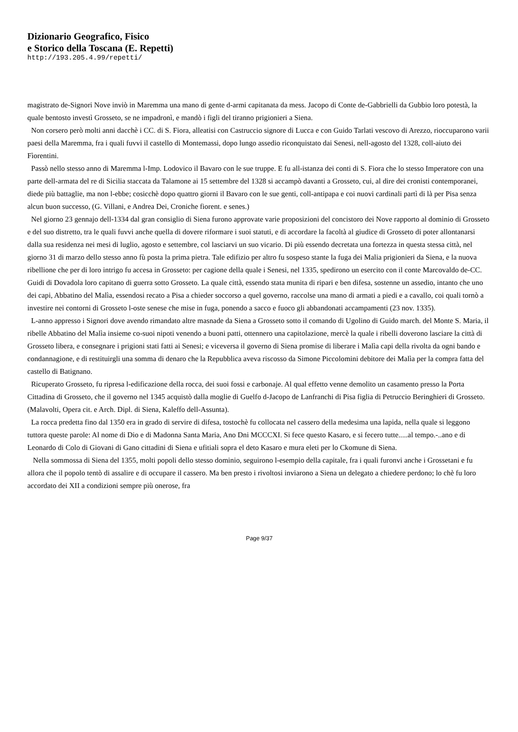Dizionario Geografico, Fisico
e Storico della Toscana (E. Repetti)
http://193.205.4.99/repetti/
magistrato de-Signori Nove inviò in Maremma una mano di gente d-armi capitanata da mess. Jacopo di Conte de-Gabbrielli da Gubbio loro potestà, la quale bentosto investì Grosseto, se ne impadronì, e mandò i figli del tiranno prigionieri a Siena.
Non corsero però molti anni dacchè i CC. di S. Fiora, alleatisi con Castruccio signore di Lucca e con Guido Tarlati vescovo di Arezzo, rioccuparono varii paesi della Maremma, fra i quali fuvvi il castello di Montemassi, dopo lungo assedio riconquistato dai Senesi, nell-agosto del 1328, coll-aiuto dei Fìorentini.
Passò nello stesso anno di Maremma l-Imp. Lodovico il Bavaro con le sue truppe. E fu all-istanza dei conti di S. Fiora che lo stesso Imperatore con una parte dell-armata del re di Sicilia staccata da Talamone ai 15 settembre del 1328 si accampò davanti a Grosseto, cui, al dire dei cronisti contemporanei, diede più battaglie, ma non l-ebbe; cosicchè dopo quattro giorni il Bavaro con le sue genti, coll-antipapa e coi nuovi cardinali partì di là per Pisa senza alcun buon successo, (G. Villani, e Andrea Dei, Croniche fiorent. e senes.)
Nel giorno 23 gennajo dell-1334 dal gran consiglio di Siena furono approvate varie proposizioni del concistoro dei Nove rapporto al dominio di Grosseto e del suo distretto, tra le quali fuvvi anche quella di dovere riformare i suoi statuti, e di accordare la facoltà al giudice di Grosseto di poter allontanarsi dalla sua residenza nei mesi di luglio, agosto e settembre, col lasciarvi un suo vicario. Di più essendo decretata una fortezza in questa stessa città, nel giorno 31 di marzo dello stesso anno fù posta la prima pietra. Tale edifizio per altro fu sospeso stante la fuga dei Malia prigionieri da Siena, e la nuova ribellione che per di loro intrigo fu accesa in Grosseto: per cagione della quale i Senesi, nel 1335, spedirono un esercito con il conte Marcovaldo de-CC. Guidi di Dovadola loro capitano di guerra sotto Grosseto. La quale città, essendo stata munita di ripari e ben difesa, sostenne un assedio, intanto che uno dei capi, Abbatino del Malìa, essendosi recato a Pisa a chieder soccorso a quel governo, raccolse una mano di armati a piedi e a cavallo, coi quali tornò a investire nei contorni di Grosseto l-oste senese che mise in fuga, ponendo a sacco e fuoco gli abbandonati accampamenti (23 nov. 1335).
L-anno appresso i Signori dove avendo rimandato altre masnade da Siena a Grosseto sotto il comando di Ugolino di Guido march. del Monte S. Maria, il ribelle Abbatino del Malìa insieme co-suoi nipoti venendo a buoni patti, ottennero una capitolazione, mercè la quale i ribelli doverono lasciare la città di Grosseto libera, e consegnare i prigioni stati fatti ai Senesi; e viceversa il governo di Siena promise di liberare i Malìa capi della rivolta da ogni bando e condannagione, e di restituirgli una somma di denaro che la Repubblica aveva riscosso da Simone Piccolomini debitore dei Malìa per la compra fatta del castello di Batignano.
Ricuperato Grosseto, fu ripresa l-edificazione della rocca, dei suoi fossi e carbonaje. Al qual effetto venne demolito un casamento presso la Porta Cittadina di Grosseto, che il governo nel 1345 acquistò dalla moglie di Guelfo d-Jacopo de Lanfranchi di Pisa figlia di Petruccio Beringhieri di Grosseto. (Malavolti, Opera cit. e Arch. Dipl. di Siena, Kaleffo dell-Assunta).
La rocca predetta fino dal 1350 era in grado di servire di difesa, tostochè fu collocata nel cassero della medesima una lapida, nella quale si leggono tuttora queste parole: Al nome di Dio e di Madonna Santa Maria, Ano Dni MCCCXI. Si fece questo Kasaro, e si fecero tutte.....al tempo.-..ano e di Leonardo di Colo di Giovani di Gano cittadini di Siena e ufitiali sopra el deto Kasaro e mura eleti per lo Ckomune di Siena.
Nella sommossa di Siena del 1355, molti popoli dello stesso dominio, seguirono l-esempio della capitale, fra i quali furonvi anche i Grossetani e fu allora che il popolo tentò di assalire e di occupare il cassero. Ma ben presto i rivoltosi inviarono a Siena un delegato a chiedere perdono; lo chè fu loro accordato dei XII a condizioni sempre più onerose, fra
Page 9/37